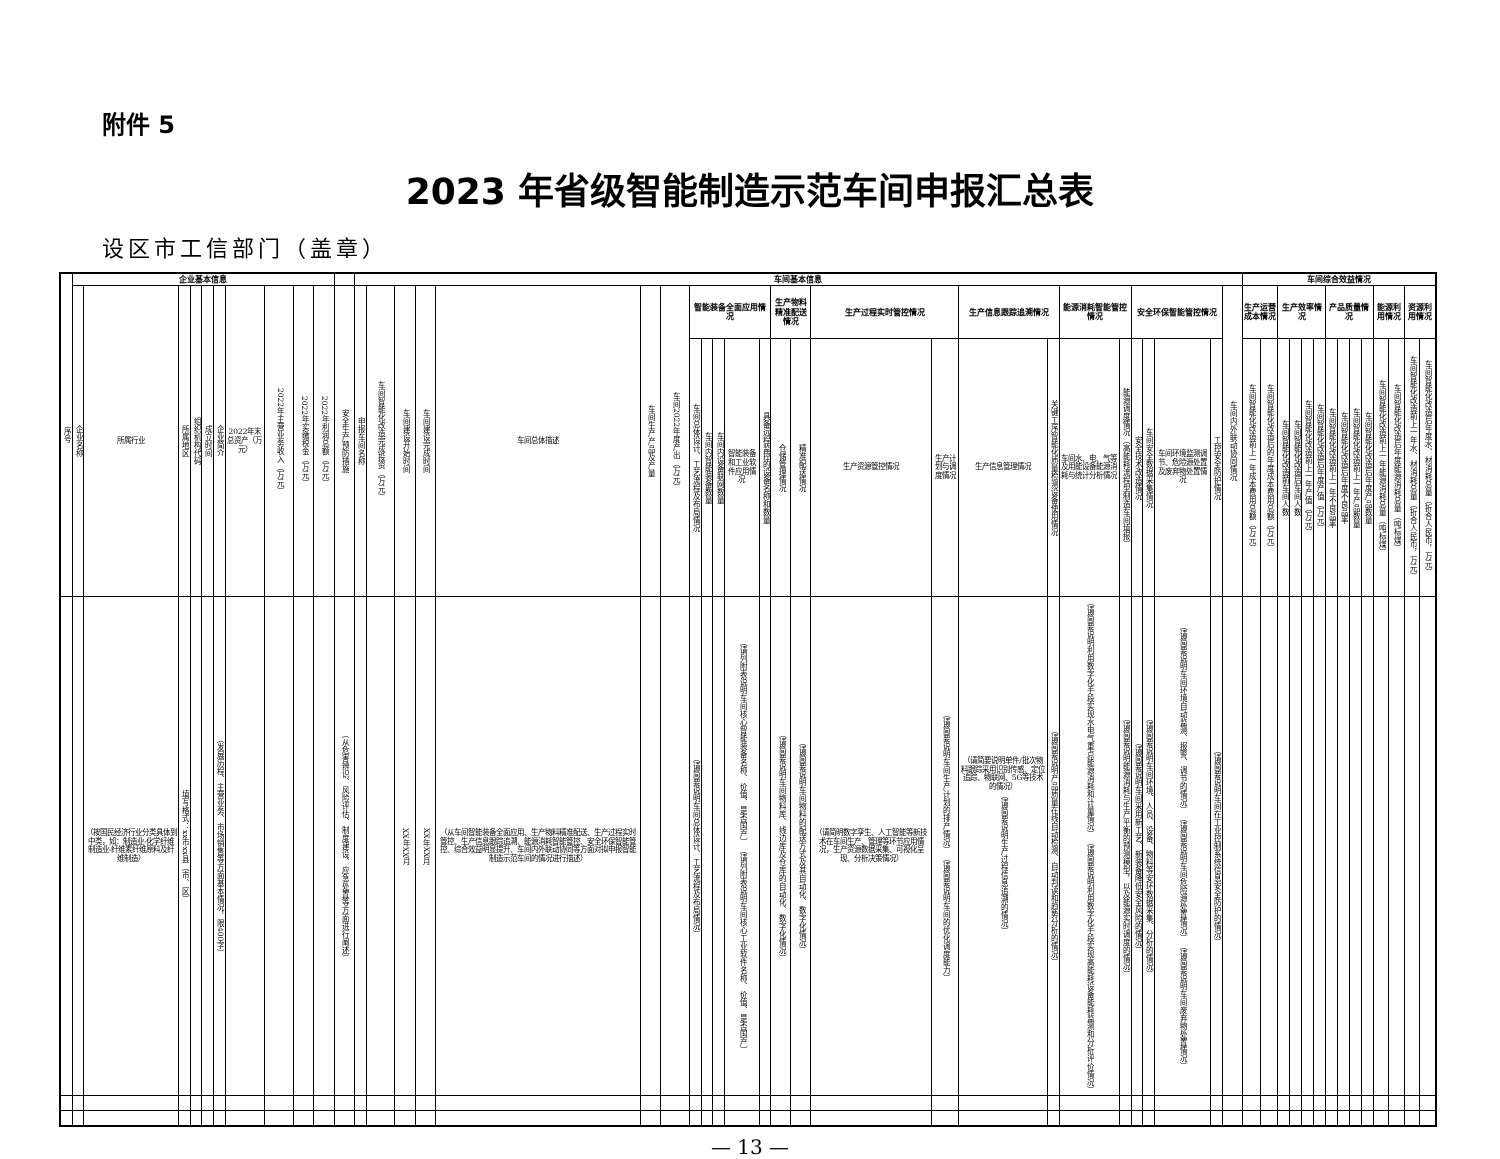附件 5
2023 年省级智能制造示范车间申报汇总表
设区市工信部门（盖章）
| 序号 | 企业基本信息 | | | | | | | | | | | 车间基本信息 | | | | | | | | | | | | | | | | | | | | | | | | | 车间综合效益情况 | | | | | | | | | | | | | |
| --- | --- | --- | --- | --- | --- | --- | --- | --- | --- | --- | --- | --- | --- | --- | --- | --- | --- | --- | --- | --- | --- | --- | --- | --- | --- | --- | --- | --- | --- | --- | --- | --- | --- | --- | --- | --- | --- | --- | --- | --- | --- | --- | --- | --- | --- | --- | --- | --- | --- | --- |
| | 企业名称 | 所属行业 | 所属地区 | 组织机构代码 | 成立时间 | 企业简介 | 2022年末总资产（万元） | 2022年主营业务收入（万元） | 2022年实缴税金（万元） | 2022年利润总额（万元） | 安全生产预防措施 | 申报车间名称 | 车间智能化改造完成投资（万元） | 车间建设开始时间 | 车间建设完成时间 | 车间总体描述 | 车间生产产品及产量 | 车间2022年度产出（万元） | 智能装备全面应用情况 | | | | | 生产物料精准配送情况 | | 生产过程实时管控情况 | | 生产信息跟踪追溯情况 | | 能源消耗智能管控情况 | | 安全环保智能管控情况 | | | | 车间内外联动协同情况 | 生产运营成本情况 | | 生产效率情况 | | | | 产品质量情况 | | | | 能源利用情况 | | 资源利用情况 | |
| | | | | | | | | | | | | | | | | | | | 车间总体设计、工艺流程及布局情况 | 车间内智能装备数量 | 车间内设备联网数量 | 智能装备和工业软件应用情况 | 具备远程监控的设备名称和数量 | 仓储管理情况 | 精准配送情况 | 生产资源管控情况 | 生产计划与调度情况 | 生产信息管理情况 | 关键工序智能化质量检测设备使用情况 | 车间水、电、气等及用能设备能源消耗与统计分析情况 | 能源调度情况（高能耗流程型制造车间填报） | 安全技术改造情况 | 车间安全数据采集情况 | 车间环境监测调节、危险源处置及废弃物处置情况 | 工控安全防护情况 | | 车间智能化改造前上一年成本费用总额（万元） | 车间智能化改造后的年度成本费用总额（万元） | 车间智能化改造前车间人数 | 车间智能化改造后车间人数 | 车间智能化改造前上一年产值（万元） | 车间智能化改造后年度产值（万元） | 车间智能化改造前上一年不良品率 | 车间智能化改造后年度不良品率 | 车间智能化改造前上一年产品数量 | 车间智能化改造后年度产品数量 | 车间智能化改造前上一年能源消耗总量（吨标煤） | 车间智能化改造后年度能源消耗总量（吨标煤） | 车间智能化改造前上一年水、材消耗总量（折合人民币，万元） | 车间智能化改造后年度水、材消耗总量（折合人民币，万元） |
| | | （按国民经济行业分类具体到中类，如：制造业-化学纤维制造业-纤维素纤维原料及纤维制造） | 填写格式：xx市xx县（市、区） | | | （发展历程、主营业务、市场销售等方面基本情况，限400字） | | | | | （从危害辨识、风险评估、制度建设、应急处置等方面进行阐述） | | | XX年XX月 | XX年XX月 | （从车间智能装备全面应用、生产物料精准配送、生产过程实时管控、生产信息跟踪追溯、能源消耗智能管控、安全环保智能管控、综合效益明显提升、车间内外联动协同等方面对拟申报智能制造示范车间的情况进行描述） | | | （请简要说明车间总体设计、工艺流程及布局情况） | | | （请列附表说明车间核心智能装备名称、价值、是否国产） （请列附表说明车间核心工业软件名称、价值、是否国产） | | （请简要说明车间物料库、线边库及仓库的自动化、数字化情况） | （请简要说明车间物料的配送方式及其自动化、数字化情况） | （请简明数字孪生、人工智能等新技术在车间生产、管理等环节应用情况，生产资源数据采集、可视化呈现、分析决策情况） | （请简要说明车间生产计划的排产情况） （请简要说明车间的优化调度能力） | （请简要说明单件/批次物料跟踪采用识别传感、定位追踪、物联网、5G等技术的情况） （请简要说明生产过程信息追溯的情况） | （请简要说明产品质量在线自动检测、自动判读和趋势分析的情况） | （请简要说明利用数字化手段实现水电气重点能源消耗和计量情况） （请简要说明利用数字化手段实现高能耗设备能耗监测和分析评价情况） | （请简要说明能源消耗与生产平衡的预测模型，以及能源实时调度的情况） | （请简要说明车间采用新工艺、新装备降低安全风险的情况） | （请简要说明车间环境、人员、设备、物料等安环数据采集、分析的情况） | （请简要说明车间环境自动监测、报警、调节的情况） （请简要说明车间危险源处置情况） （请简要说明车间废弃物处置情况） | （请简要说明车间在工业控制系统信息安全防护的情况） | | | | | | | | | | | | | | | |
— 13 —